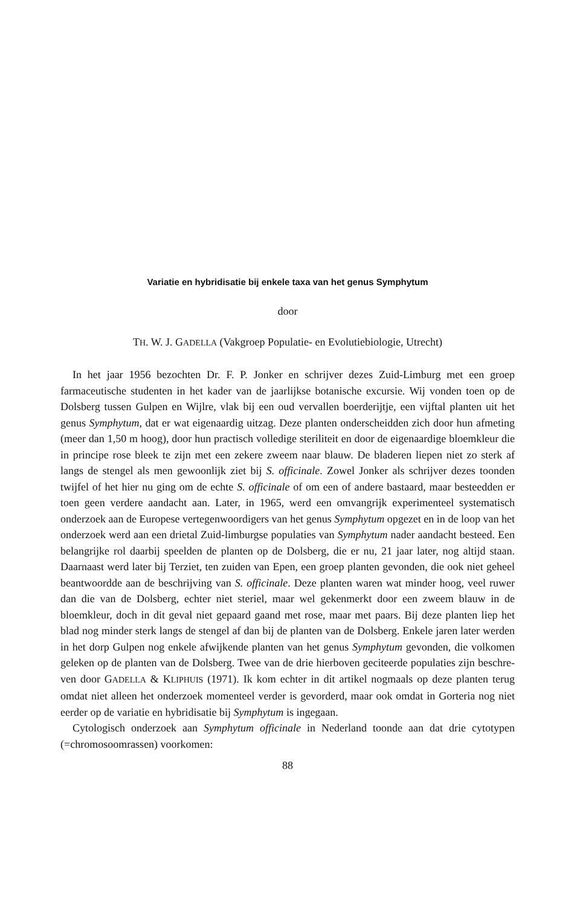Variatie en hybridisatie bij enkele taxa van het genus Symphytum
door
TH. W. J. GADELLA (Vakgroep Populatie- en Evolutiebiologie, Utrecht)
In het jaar 1956 bezochten Dr. F. P. Jonker en schrijver dezes Zuid-Limburg met een groep farmaceutische studenten in het kader van de jaarlijkse botanische excursie. Wij vonden toen op de Dolsberg tussen Gulpen en Wijlre, vlak bij een oud vervallen boerderijtje, een vijftal planten uit het genus Symphytum, dat er wat eigenaardig uitzag. Deze planten onderscheidden zich door hun afmeting (meer dan 1,50 m hoog), door hun practisch volledige steriliteit en door de eigenaardige bloemkleur die in principe rose bleek te zijn met een zekere zweem naar blauw. De bladeren liepen niet zo sterk af langs de stengel als men gewoonlijk ziet bij S. officinale. Zowel Jonker als schrijver dezes toonden twijfel of het hier nu ging om de echte S. officinale of om een of andere bastaard, maar besteedden er toen geen verdere aandacht aan. Later, in 1965, werd een omvangrijk experimenteel systematisch onderzoek aan de Europese vertegenwoordigers van het genus Symphytum opgezet en in de loop van het onderzoek werd aan een drietal Zuid-limburgse populaties van Symphytum nader aandacht besteed. Een belangrijke rol daarbij speelden de planten op de Dolsberg, die er nu, 21 jaar later, nog altijd staan. Daarnaast werd later bij Terziet, ten zuiden van Epen, een groep planten gevonden, die ook niet geheel beantwoordde aan de beschrijving van S. officinale. Deze planten waren wat minder hoog, veel ruwer dan die van de Dolsberg, echter niet steriel, maar wel gekenmerkt door een zweem blauw in de bloemkleur, doch in dit geval niet gepaard gaand met rose, maar met paars. Bij deze planten liep het blad nog minder sterk langs de stengel af dan bij de planten van de Dolsberg. Enkele jaren later werden in het dorp Gulpen nog enkele afwijkende planten van het genus Symphytum gevonden, die volkomen geleken op de planten van de Dolsberg. Twee van de drie hierboven geciteerde populaties zijn beschre-ven door GADELLA & KLIPHUIS (1971). Ik kom echter in dit artikel nogmaals op deze planten terug omdat niet alleen het onderzoek momenteel verder is gevorderd, maar ook omdat in Gorteria nog niet eerder op de variatie en hybridisatie bij Symphytum is ingegaan.
Cytologisch onderzoek aan Symphytum officinale in Nederland toonde aan dat drie cytotypen (=chromosoomrassen) voorkomen:
88